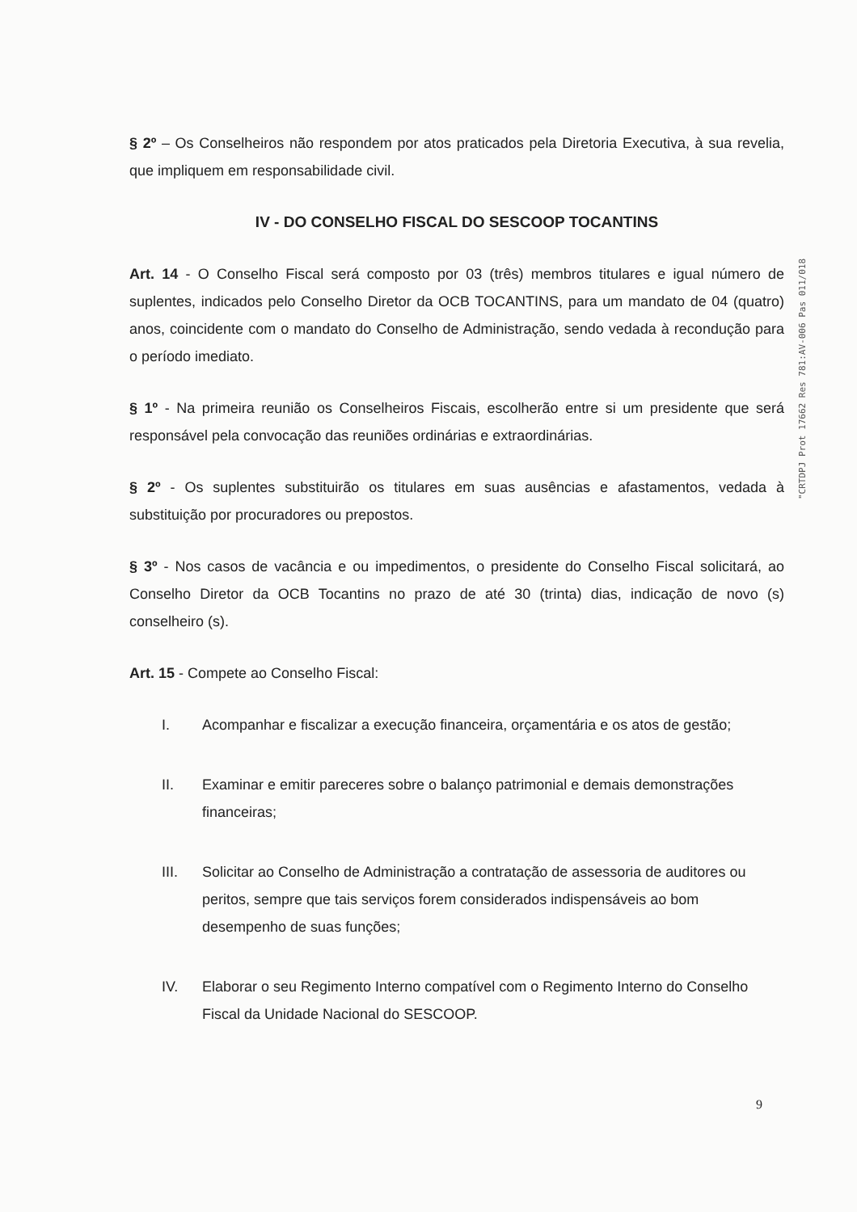"CRTDPJ Prot 17662 Res 781:AV-006 Pas 011/018
§ 2º – Os Conselheiros não respondem por atos praticados pela Diretoria Executiva, à sua revelia, que impliquem em responsabilidade civil.
IV - DO CONSELHO FISCAL DO SESCOOP TOCANTINS
Art. 14 - O Conselho Fiscal será composto por 03 (três) membros titulares e igual número de suplentes, indicados pelo Conselho Diretor da OCB TOCANTINS, para um mandato de 04 (quatro) anos, coincidente com o mandato do Conselho de Administração, sendo vedada à recondução para o período imediato.
§ 1º - Na primeira reunião os Conselheiros Fiscais, escolherão entre si um presidente que será responsável pela convocação das reuniões ordinárias e extraordinárias.
§ 2º - Os suplentes substituirão os titulares em suas ausências e afastamentos, vedada à substituição por procuradores ou prepostos.
§ 3º - Nos casos de vacância e ou impedimentos, o presidente do Conselho Fiscal solicitará, ao Conselho Diretor da OCB Tocantins no prazo de até 30 (trinta) dias, indicação de novo (s) conselheiro (s).
Art. 15 - Compete ao Conselho Fiscal:
I. Acompanhar e fiscalizar a execução financeira, orçamentária e os atos de gestão;
II. Examinar e emitir pareceres sobre o balanço patrimonial e demais demonstrações financeiras;
III. Solicitar ao Conselho de Administração a contratação de assessoria de auditores ou peritos, sempre que tais serviços forem considerados indispensáveis ao bom desempenho de suas funções;
IV. Elaborar o seu Regimento Interno compatível com o Regimento Interno do Conselho Fiscal da Unidade Nacional do SESCOOP.
9